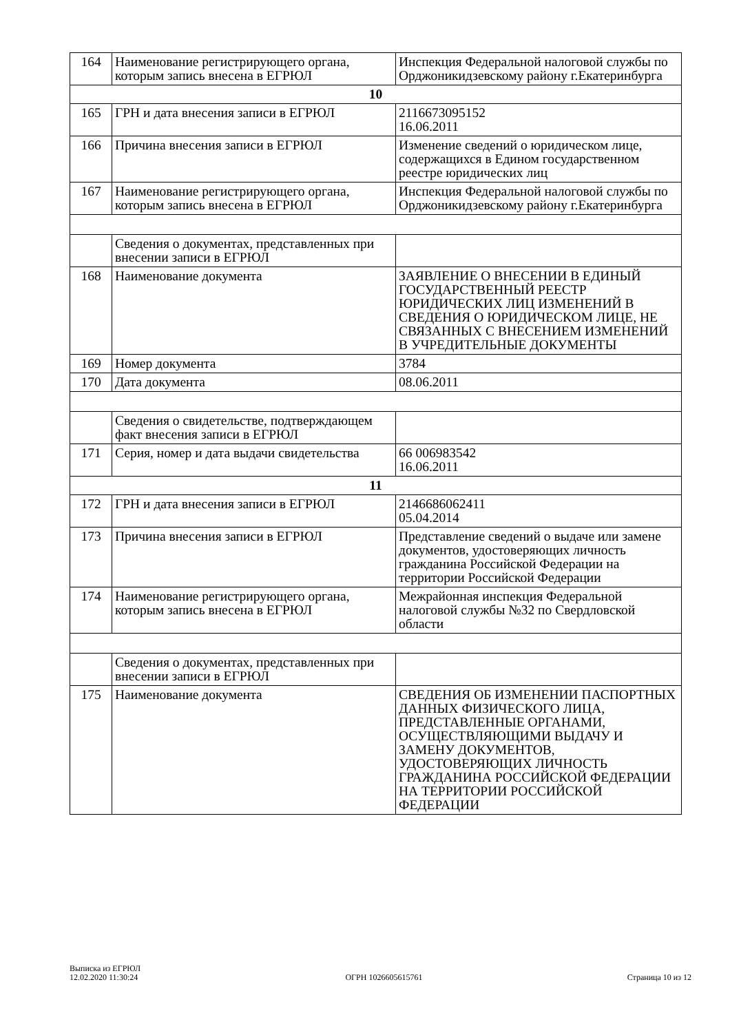| 164 | Наименование регистрирующего органа, которым запись внесена в ЕГРЮЛ | Инспекция Федеральной налоговой службы по Орджоникидзевскому району г.Екатеринбурга |
| 10 | | |
| 165 | ГРН и дата внесения записи в ЕГРЮЛ | 2116673095152 16.06.2011 |
| 166 | Причина внесения записи в ЕГРЮЛ | Изменение сведений о юридическом лице, содержащихся в Едином государственном реестре юридических лиц |
| 167 | Наименование регистрирующего органа, которым запись внесена в ЕГРЮЛ | Инспекция Федеральной налоговой службы по Орджоникидзевскому району г.Екатеринбурга |
| | Сведения о документах, представленных при внесении записи в ЕГРЮЛ | |
| 168 | Наименование документа | ЗАЯВЛЕНИЕ О ВНЕСЕНИИ В ЕДИНЫЙ ГОСУДАРСТВЕННЫЙ РЕЕСТР ЮРИДИЧЕСКИХ ЛИЦ ИЗМЕНЕНИЙ В СВЕДЕНИЯ О ЮРИДИЧЕСКОМ ЛИЦЕ, НЕ СВЯЗАННЫХ С ВНЕСЕНИЕМ ИЗМЕНЕНИЙ В УЧРЕДИТЕЛЬНЫЕ ДОКУМЕНТЫ |
| 169 | Номер документа | 3784 |
| 170 | Дата документа | 08.06.2011 |
| | Сведения о свидетельстве, подтверждающем факт внесения записи в ЕГРЮЛ | |
| 171 | Серия, номер и дата выдачи свидетельства | 66 006983542 16.06.2011 |
| 11 | | |
| 172 | ГРН и дата внесения записи в ЕГРЮЛ | 2146686062411 05.04.2014 |
| 173 | Причина внесения записи в ЕГРЮЛ | Представление сведений о выдаче или замене документов, удостоверяющих личность гражданина Российской Федерации на территории Российской Федерации |
| 174 | Наименование регистрирующего органа, которым запись внесена в ЕГРЮЛ | Межрайонная инспекция Федеральной налоговой службы №32 по Свердловской области |
| | Сведения о документах, представленных при внесении записи в ЕГРЮЛ | |
| 175 | Наименование документа | СВЕДЕНИЯ ОБ ИЗМЕНЕНИИ ПАСПОРТНЫХ ДАННЫХ ФИЗИЧЕСКОГО ЛИЦА, ПРЕДСТАВЛЕННЫЕ ОРГАНАМИ, ОСУЩЕСТВЛЯЮЩИМИ ВЫДАЧУ И ЗАМЕНУ ДОКУМЕНТОВ, УДОСТОВЕРЯЮЩИХ ЛИЧНОСТЬ ГРАЖДАНИНА РОССИЙСКОЙ ФЕДЕРАЦИИ НА ТЕРРИТОРИИ РОССИЙСКОЙ ФЕДЕРАЦИИ |
Выписка из ЕГРЮЛ
12.02.2020 11:30:24
ОГРН 1026605615761
Страница 10 из 12